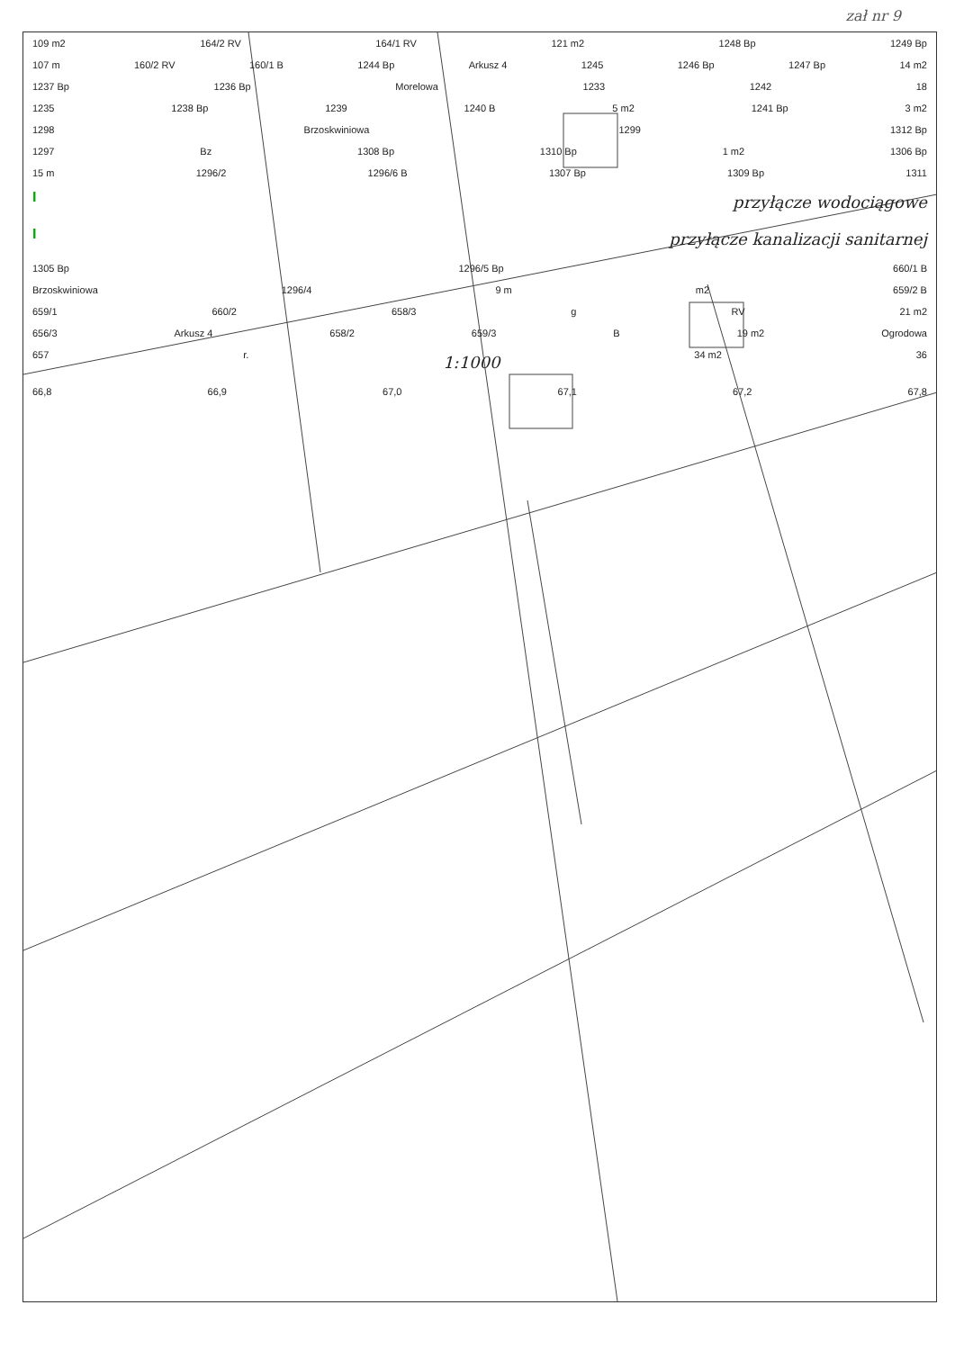zał nr 9
109 m2 164/2 RV 164/1 RV 121 m2 1248 Bp 1249 Bp
107 m 160/2 RV 160/1 B 1244 Bp Arkusz 4 1245 1246 Bp 1247 Bp 14 m2
1237 Bp 1236 Bp Morelowa 1233 1242 18
1235 1238 Bp 1239 1240 B 5 m2 1241 Bp 3 m2
1298 Brzoskwiniowa 1299 1312 Bp
1297 Bz 1308 Bp 1310 Bp 1 m2 1306 Bp
15 m 1296/2 1296/6 B 1307 Bp 1309 Bp 1311
Iprzyłącze wodociągowe
Iprzyłącze kanalizacji sanitarnej
1305 Bp 1296/5 Bp 660/1 B
Brzoskwiniowa 1296/4 9 m m2 659/2 B
659/1 660/2 658/3 g RV 21 m2
656/3 Arkusz 4 658/2 659/3 B 19 m2 Ogrodowa
657 r. 1:1000 34 m2 36
66,8 66,9 67,0 67,1 67,2 67,8